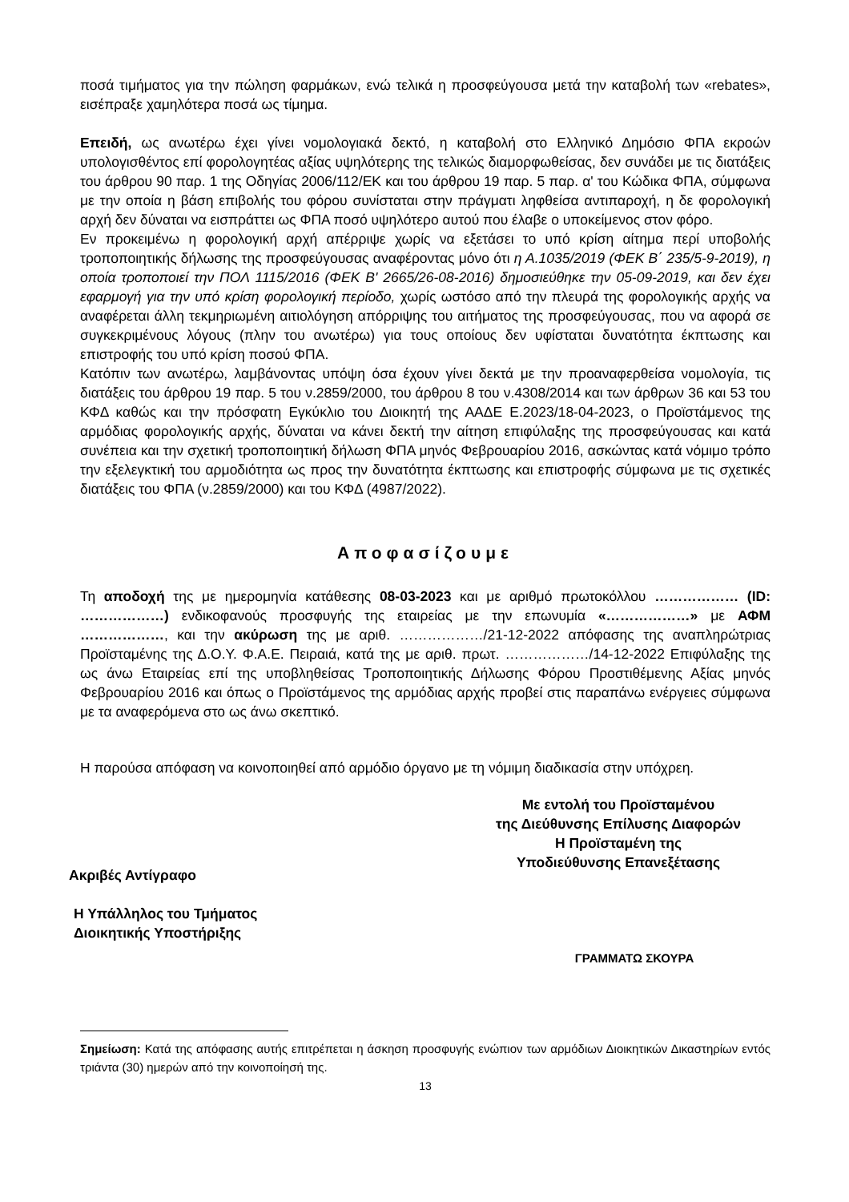ποσά τιμήματος για την πώληση φαρμάκων, ενώ τελικά η προσφεύγουσα μετά την καταβολή των «rebates», εισέπραξε χαμηλότερα ποσά ως τίμημα.
Επειδή, ως ανωτέρω έχει γίνει νομολογιακά δεκτό, η καταβολή στο Ελληνικό Δημόσιο ΦΠΑ εκροών υπολογισθέντος επί φορολογητέας αξίας υψηλότερης της τελικώς διαμορφωθείσας, δεν συνάδει με τις διατάξεις του άρθρου 90 παρ. 1 της Οδηγίας 2006/112/ΕΚ και του άρθρου 19 παρ. 5 παρ. α' του Κώδικα ΦΠΑ, σύμφωνα με την οποία η βάση επιβολής του φόρου συνίσταται στην πράγματι ληφθείσα αντιπαροχή, η δε φορολογική αρχή δεν δύναται να εισπράττει ως ΦΠΑ ποσό υψηλότερο αυτού που έλαβε ο υποκείμενος στον φόρο.
Εν προκειμένω η φορολογική αρχή απέρριψε χωρίς να εξετάσει το υπό κρίση αίτημα περί υποβολής τροποποιητικής δήλωσης της προσφεύγουσας αναφέροντας μόνο ότι η Α.1035/2019 (ΦΕΚ Β΄ 235/5-9-2019), η οποία τροποποιεί την ΠΟΛ 1115/2016 (ΦΕΚ Β' 2665/26-08-2016) δημοσιεύθηκε την 05-09-2019, και δεν έχει εφαρμογή για την υπό κρίση φορολογική περίοδο, χωρίς ωστόσο από την πλευρά της φορολογικής αρχής να αναφέρεται άλλη τεκμηριωμένη αιτιολόγηση απόρριψης του αιτήματος της προσφεύγουσας, που να αφορά σε συγκεκριμένους λόγους (πλην του ανωτέρω) για τους οποίους δεν υφίσταται δυνατότητα έκπτωσης και επιστροφής του υπό κρίση ποσού ΦΠΑ.
Κατόπιν των ανωτέρω, λαμβάνοντας υπόψη όσα έχουν γίνει δεκτά με την προαναφερθείσα νομολογία, τις διατάξεις του άρθρου 19 παρ. 5 του ν.2859/2000, του άρθρου 8 του ν.4308/2014 και των άρθρων 36 και 53 του ΚΦΔ καθώς και την πρόσφατη Εγκύκλιο του Διοικητή της ΑΑΔΕ Ε.2023/18-04-2023, ο Προϊστάμενος της αρμόδιας φορολογικής αρχής, δύναται να κάνει δεκτή την αίτηση επιφύλαξης της προσφεύγουσας και κατά συνέπεια και την σχετική τροποποιητική δήλωση ΦΠΑ μηνός Φεβρουαρίου 2016, ασκώντας κατά νόμιμο τρόπο την εξελεγκτική του αρμοδιότητα ως προς την δυνατότητα έκπτωσης και επιστροφής σύμφωνα με τις σχετικές διατάξεις του ΦΠΑ (ν.2859/2000) και του ΚΦΔ (4987/2022).
Αποφασίζουμε
Τη αποδοχή της με ημερομηνία κατάθεσης 08-03-2023 και με αριθμό πρωτοκόλλου ……………… (ID: ………………) ενδικοφανούς προσφυγής της εταιρείας με την επωνυμία «………………» με ΑΦΜ ………………, και την ακύρωση της με αριθ. ………………/21-12-2022 απόφασης της αναπληρώτριας Προϊσταμένης της Δ.Ο.Υ. Φ.Α.Ε. Πειραιά, κατά της με αριθ. πρωτ. ………………/14-12-2022 Επιφύλαξης της ως άνω Εταιρείας επί της υποβληθείσας Τροποποιητικής Δήλωσης Φόρου Προστιθέμενης Αξίας μηνός Φεβρουαρίου 2016 και όπως ο Προϊστάμενος της αρμόδιας αρχής προβεί στις παραπάνω ενέργειες σύμφωνα με τα αναφερόμενα στο ως άνω σκεπτικό.
Η παρούσα απόφαση να κοινοποιηθεί από αρμόδιο όργανο με τη νόμιμη διαδικασία στην υπόχρεη.
Ακριβές Αντίγραφο
Η Υπάλληλος του Τμήματος
Διοικητικής Υποστήριξης
Με εντολή του Προϊσταμένου
της Διεύθυνσης Επίλυσης Διαφορών
Η Προϊσταμένη της
Υποδιεύθυνσης Επανεξέτασης
ΓΡΑΜΜΑΤΩ ΣΚΟΥΡΑ
Σημείωση: Κατά της απόφασης αυτής επιτρέπεται η άσκηση προσφυγής ενώπιον των αρμόδιων Διοικητικών Δικαστηρίων εντός τριάντα (30) ημερών από την κοινοποίησή της.
13